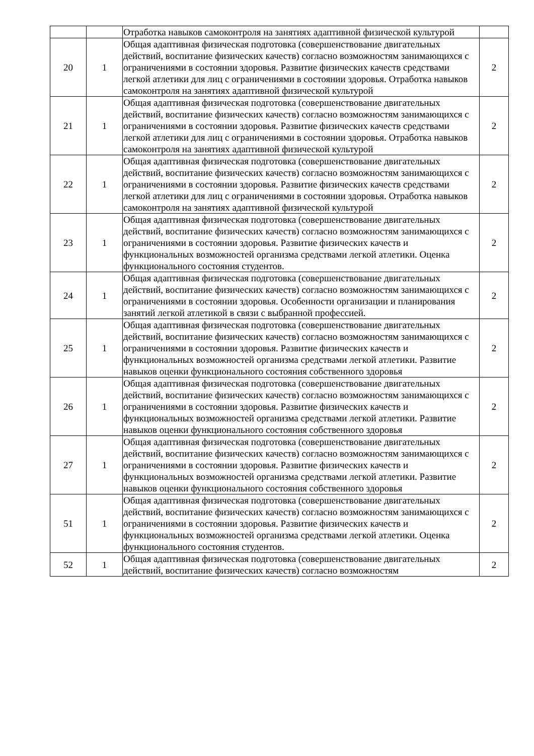| | | Отработка навыков самоконтроля на занятиях адаптивной физической культурой | |
| 20 | 1 | Общая адаптивная физическая подготовка (совершенствование двигательных действий, воспитание физических качеств) согласно возможностям занимающихся с ограничениями в состоянии здоровья. Развитие физических качеств средствами легкой атлетики для лиц с ограничениями в состоянии здоровья. Отработка навыков самоконтроля на занятиях адаптивной физической культурой | 2 |
| 21 | 1 | Общая адаптивная физическая подготовка (совершенствование двигательных действий, воспитание физических качеств) согласно возможностям занимающихся с ограничениями в состоянии здоровья. Развитие физических качеств средствами легкой атлетики для лиц с ограничениями в состоянии здоровья. Отработка навыков самоконтроля на занятиях адаптивной физической культурой | 2 |
| 22 | 1 | Общая адаптивная физическая подготовка (совершенствование двигательных действий, воспитание физических качеств) согласно возможностям занимающихся с ограничениями в состоянии здоровья. Развитие физических качеств средствами легкой атлетики для лиц с ограничениями в состоянии здоровья. Отработка навыков самоконтроля на занятиях адаптивной физической культурой | 2 |
| 23 | 1 | Общая адаптивная физическая подготовка (совершенствование двигательных действий, воспитание физических качеств) согласно возможностям занимающихся с ограничениями в состоянии здоровья. Развитие физических качеств и функциональных возможностей организма средствами легкой атлетики. Оценка функционального состояния студентов. | 2 |
| 24 | 1 | Общая адаптивная физическая подготовка (совершенствование двигательных действий, воспитание физических качеств) согласно возможностям занимающихся с ограничениями в состоянии здоровья. Особенности организации и планирования занятий легкой атлетикой в связи с выбранной профессией. | 2 |
| 25 | 1 | Общая адаптивная физическая подготовка (совершенствование двигательных действий, воспитание физических качеств) согласно возможностям занимающихся с ограничениями в состоянии здоровья. Развитие физических качеств и функциональных возможностей организма средствами легкой атлетики. Развитие навыков оценки функционального состояния собственного здоровья | 2 |
| 26 | 1 | Общая адаптивная физическая подготовка (совершенствование двигательных действий, воспитание физических качеств) согласно возможностям занимающихся с ограничениями в состоянии здоровья. Развитие физических качеств и функциональных возможностей организма средствами легкой атлетики. Развитие навыков оценки функционального состояния собственного здоровья | 2 |
| 27 | 1 | Общая адаптивная физическая подготовка (совершенствование двигательных действий, воспитание физических качеств) согласно возможностям занимающихся с ограничениями в состоянии здоровья. Развитие физических качеств и функциональных возможностей организма средствами легкой атлетики. Развитие навыков оценки функционального состояния собственного здоровья | 2 |
| 51 | 1 | Общая адаптивная физическая подготовка (совершенствование двигательных действий, воспитание физических качеств) согласно возможностям занимающихся с ограничениями в состоянии здоровья. Развитие физических качеств и функциональных возможностей организма средствами легкой атлетики. Оценка функционального состояния студентов. | 2 |
| 52 | 1 | Общая адаптивная физическая подготовка (совершенствование двигательных действий, воспитание физических качеств) согласно возможностям | 2 |